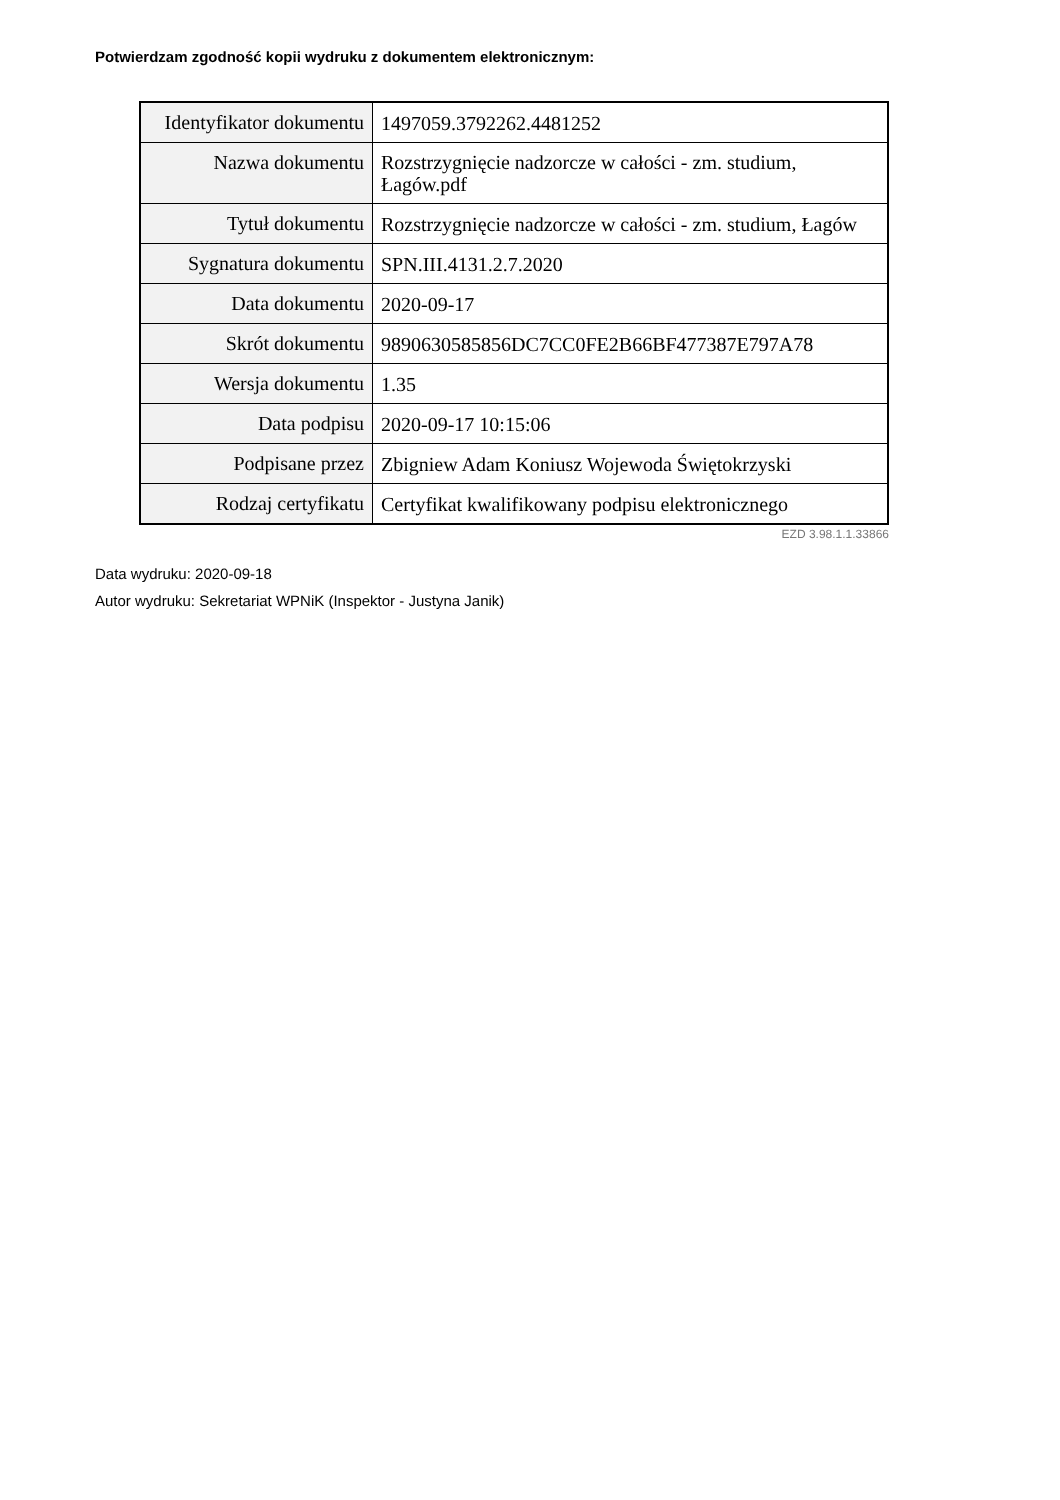Potwierdzam zgodność kopii wydruku z dokumentem elektronicznym:
| Identyfikator dokumentu | 1497059.3792262.4481252 |
| Nazwa dokumentu | Rozstrzygnięcie nadzorcze w całości - zm. studium, Łagów.pdf |
| Tytuł dokumentu | Rozstrzygnięcie nadzorcze w całości - zm. studium, Łagów |
| Sygnatura dokumentu | SPN.III.4131.2.7.2020 |
| Data dokumentu | 2020-09-17 |
| Skrót dokumentu | 9890630585856DC7CC0FE2B66BF477387E797A78 |
| Wersja dokumentu | 1.35 |
| Data podpisu | 2020-09-17 10:15:06 |
| Podpisane przez | Zbigniew Adam Koniusz Wojewoda Świętokrzyski |
| Rodzaj certyfikatu | Certyfikat kwalifikowany podpisu elektronicznego |
EZD 3.98.1.1.33866
Data wydruku: 2020-09-18
Autor wydruku: Sekretariat WPNiK (Inspektor - Justyna Janik)